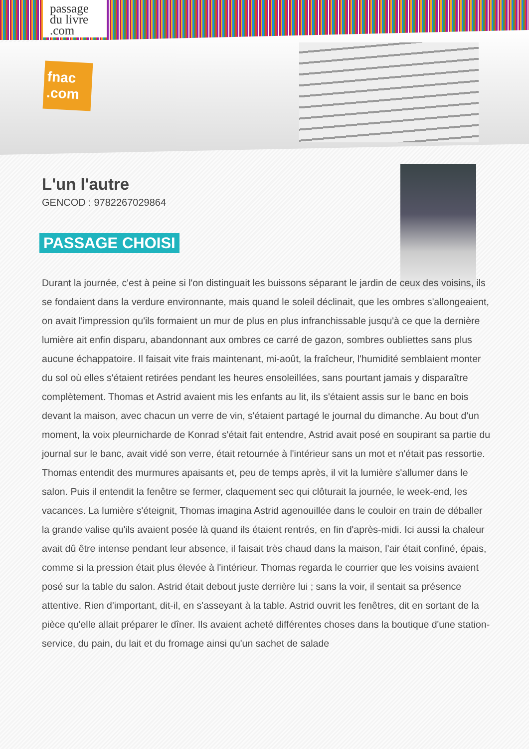passage
du livre
.com
fnac .com
L'un l'autre
GENCOD : 9782267029864
PASSAGE CHOISI
Durant la journée, c'est à peine si l'on distinguait les buissons séparant le jardin de ceux des voisins, ils se fondaient dans la verdure environnante, mais quand le soleil déclinait, que les ombres s'allongeaient, on avait l'impression qu'ils formaient un mur de plus en plus infranchissable jusqu'à ce que la dernière lumière ait enfin disparu, abandonnant aux ombres ce carré de gazon, sombres oubliettes sans plus aucune échappatoire. Il faisait vite frais maintenant, mi-août, la fraîcheur, l'humidité semblaient monter du sol où elles s'étaient retirées pendant les heures ensoleillées, sans pourtant jamais y disparaître complètement. Thomas et Astrid avaient mis les enfants au lit, ils s'étaient assis sur le banc en bois devant la maison, avec chacun un verre de vin, s'étaient partagé le journal du dimanche. Au bout d'un moment, la voix pleurnicharde de Konrad s'était fait entendre, Astrid avait posé en soupirant sa partie du journal sur le banc, avait vidé son verre, était retournée à l'intérieur sans un mot et n'était pas ressortie. Thomas entendit des murmures apaisants et, peu de temps après, il vit la lumière s'allumer dans le salon. Puis il entendit la fenêtre se fermer, claquement sec qui clôturait la journée, le week-end, les vacances. La lumière s'éteignit, Thomas imagina Astrid agenouillée dans le couloir en train de déballer la grande valise qu'ils avaient posée là quand ils étaient rentrés, en fin d'après-midi. Ici aussi la chaleur avait dû être intense pendant leur absence, il faisait très chaud dans la maison, l'air était confiné, épais, comme si la pression était plus élevée à l'intérieur. Thomas regarda le courrier que les voisins avaient posé sur la table du salon. Astrid était debout juste derrière lui ; sans la voir, il sentait sa présence attentive. Rien d'important, dit-il, en s'asseyant à la table. Astrid ouvrit les fenêtres, dit en sortant de la pièce qu'elle allait préparer le dîner. Ils avaient acheté différentes choses dans la boutique d'une station-service, du pain, du lait et du fromage ainsi qu'un sachet de salade